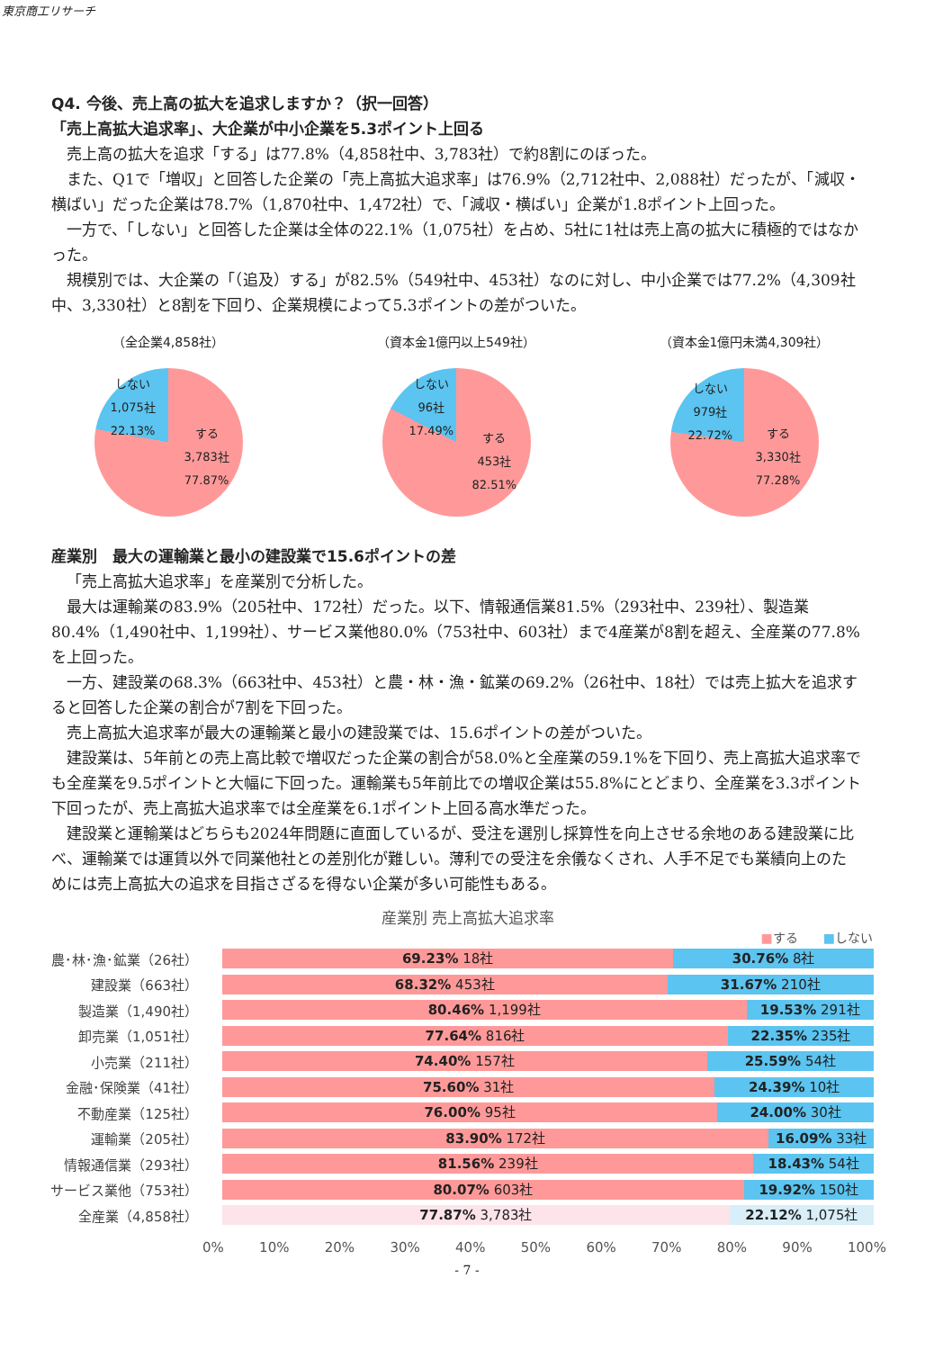東京商工リサーチ
Q4. 今後、売上高の拡大を追求しますか？（択一回答）
「売上高拡大追求率」、大企業が中小企業を5.3ポイント上回る
売上高の拡大を追求「する」は77.8%（4,858社中、3,783社）で約8割にのぼった。
また、Q1で「増収」と回答した企業の「売上高拡大追求率」は76.9%（2,712社中、2,088社）だったが、「減収・横ばい」だった企業は78.7%（1,870社中、1,472社）で、「減収・横ばい」企業が1.8ポイント上回った。
一方で、「しない」と回答した企業は全体の22.1%（1,075社）を占め、5社に1社は売上高の拡大に積極的ではなかった。
規模別では、大企業の「（追及）する」が82.5%（549社中、453社）なのに対し、中小企業では77.2%（4,309社中、3,330社）と8割を下回り、企業規模によって5.3ポイントの差がついた。
（全企業4,858社）
しない
1,075社
22.13%
する
3,783社
77.87%
（資本金1億円以上549社）
しない
96社
17.49%
する
453社
82.51%
（資本金1億円未満4,309社）
しない
979社
22.72%
する
3,330社
77.28%
産業別　最大の運輸業と最小の建設業で15.6ポイントの差
「売上高拡大追求率」を産業別で分析した。
最大は運輸業の83.9%（205社中、172社）だった。以下、情報通信業81.5%（293社中、239社）、製造業80.4%（1,490社中、1,199社）、サービス業他80.0%（753社中、603社）まで4産業が8割を超え、全産業の77.8%を上回った。
一方、建設業の68.3%（663社中、453社）と農・林・漁・鉱業の69.2%（26社中、18社）では売上拡大を追求すると回答した企業の割合が7割を下回った。
売上高拡大追求率が最大の運輸業と最小の建設業では、15.6ポイントの差がついた。
建設業は、5年前との売上高比較で増収だった企業の割合が58.0%と全産業の59.1%を下回り、売上高拡大追求率でも全産業を9.5ポイントと大幅に下回った。運輸業も5年前比での増収企業は55.8%にとどまり、全産業を3.3ポイント下回ったが、売上高拡大追求率では全産業を6.1ポイント上回る高水準だった。
建設業と運輸業はどちらも2024年問題に直面しているが、受注を選別し採算性を向上させる余地のある建設業に比べ、運輸業では運賃以外で同業他社との差別化が難しい。薄利での受注を余儀なくされ、人手不足でも業績向上のためには売上高拡大の追求を目指さざるを得ない企業が多い可能性もある。
産業別 売上高拡大追求率
■する　　■しない
農･林･漁･鉱業（26社）
69.23% 18社 30.76% 8社
建設業（663社）
68.32% 453社 31.67% 210社
製造業（1,490社）
80.46% 1,199社 19.53% 291社
卸売業（1,051社）
77.64% 816社 22.35% 235社
小売業（211社）
74.40% 157社 25.59% 54社
金融･保険業（41社）
75.60% 31社 24.39% 10社
不動産業（125社）
76.00% 95社 24.00% 30社
運輸業（205社）
83.90% 172社 16.09% 33社
情報通信業（293社）
81.56% 239社 18.43% 54社
サービス業他（753社）
80.07% 603社 19.92% 150社
全産業（4,858社）
77.87% 3,783社 22.12% 1,075社
0% 10% 20% 30% 40% 50% 60% 70% 80% 90% 100%
- 7 -